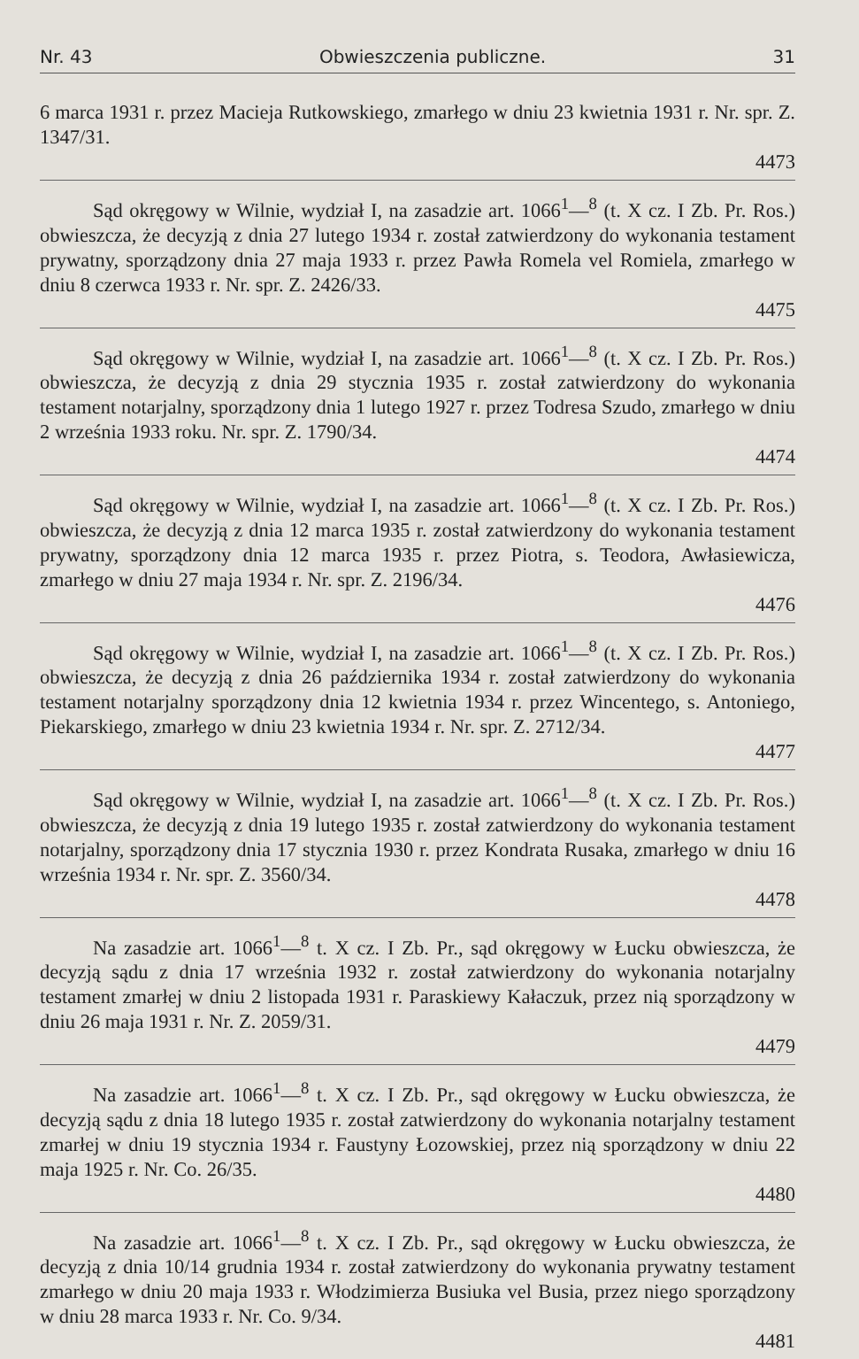Nr. 43 Obwieszczenia publiczne. 31
6 marca 1931 r. przez Macieja Rutkowskiego, zmarłego w dniu 23 kwietnia 1931 r. Nr. spr. Z. 1347/31.
4473
Sąd okręgowy w Wilnie, wydział I, na zasadzie art. 1066<sup>1</sup>—<sup>8</sup> (t. X cz. I Zb. Pr. Ros.) obwieszcza, że decyzją z dnia 27 lutego 1934 r. został zatwierdzony do wykonania testament prywatny, sporządzony dnia 27 maja 1933 r. przez Pawła Romela vel Romiela, zmarłego w dniu 8 czerwca 1933 r. Nr. spr. Z. 2426/33.
4475
Sąd okręgowy w Wilnie, wydział I, na zasadzie art. 1066<sup>1</sup>—<sup>8</sup> (t. X cz. I Zb. Pr. Ros.) obwieszcza, że decyzją z dnia 29 stycznia 1935 r. został zatwierdzony do wykonania testament notarjalny, sporządzony dnia 1 lutego 1927 r. przez Todresa Szudo, zmarłego w dniu 2 września 1933 roku. Nr. spr. Z. 1790/34.
4474
Sąd okręgowy w Wilnie, wydział I, na zasadzie art. 1066<sup>1</sup>—<sup>8</sup> (t. X cz. I Zb. Pr. Ros.) obwieszcza, że decyzją z dnia 12 marca 1935 r. został zatwierdzony do wykonania testament prywatny, sporządzony dnia 12 marca 1935 r. przez Piotra, s. Teodora, Awłasiewicza, zmarłego w dniu 27 maja 1934 r. Nr. spr. Z. 2196/34.
4476
Sąd okręgowy w Wilnie, wydział I, na zasadzie art. 1066<sup>1</sup>—<sup>8</sup> (t. X cz. I Zb. Pr. Ros.) obwieszcza, że decyzją z dnia 26 października 1934 r. został zatwierdzony do wykonania testament notarjalny sporządzony dnia 12 kwietnia 1934 r. przez Wincentego, s. Antoniego, Piekarskiego, zmarłego w dniu 23 kwietnia 1934 r. Nr. spr. Z. 2712/34.
4477
Sąd okręgowy w Wilnie, wydział I, na zasadzie art. 1066<sup>1</sup>—<sup>8</sup> (t. X cz. I Zb. Pr. Ros.) obwieszcza, że decyzją z dnia 19 lutego 1935 r. został zatwierdzony do wykonania testament notarjalny, sporządzony dnia 17 stycznia 1930 r. przez Kondrata Rusaka, zmarłego w dniu 16 września 1934 r. Nr. spr. Z. 3560/34.
4478
Na zasadzie art. 1066<sup>1</sup>—<sup>8</sup> t. X cz. I Zb. Pr., sąd okręgowy w Łucku obwieszcza, że decyzją sądu z dnia 17 września 1932 r. został zatwierdzony do wykonania notarjalny testament zmarłej w dniu 2 listopada 1931 r. Paraskiewy Kałaczuk, przez nią sporządzony w dniu 26 maja 1931 r. Nr. Z. 2059/31.
4479
Na zasadzie art. 1066<sup>1</sup>—<sup>8</sup> t. X cz. I Zb. Pr., sąd okręgowy w Łucku obwieszcza, że decyzją sądu z dnia 18 lutego 1935 r. został zatwierdzony do wykonania notarjalny testament zmarłej w dniu 19 stycznia 1934 r. Faustyny Łozowskiej, przez nią sporządzony w dniu 22 maja 1925 r. Nr. Co. 26/35.
4480
Na zasadzie art. 1066<sup>1</sup>—<sup>8</sup> t. X cz. I Zb. Pr., sąd okręgowy w Łucku obwieszcza, że decyzją z dnia 10/14 grudnia 1934 r. został zatwierdzony do wykonania prywatny testament zmarłego w dniu 20 maja 1933 r. Włodzimierza Busiuka vel Busia, przez niego sporządzony w dniu 28 marca 1933 r. Nr. Co. 9/34.
4481